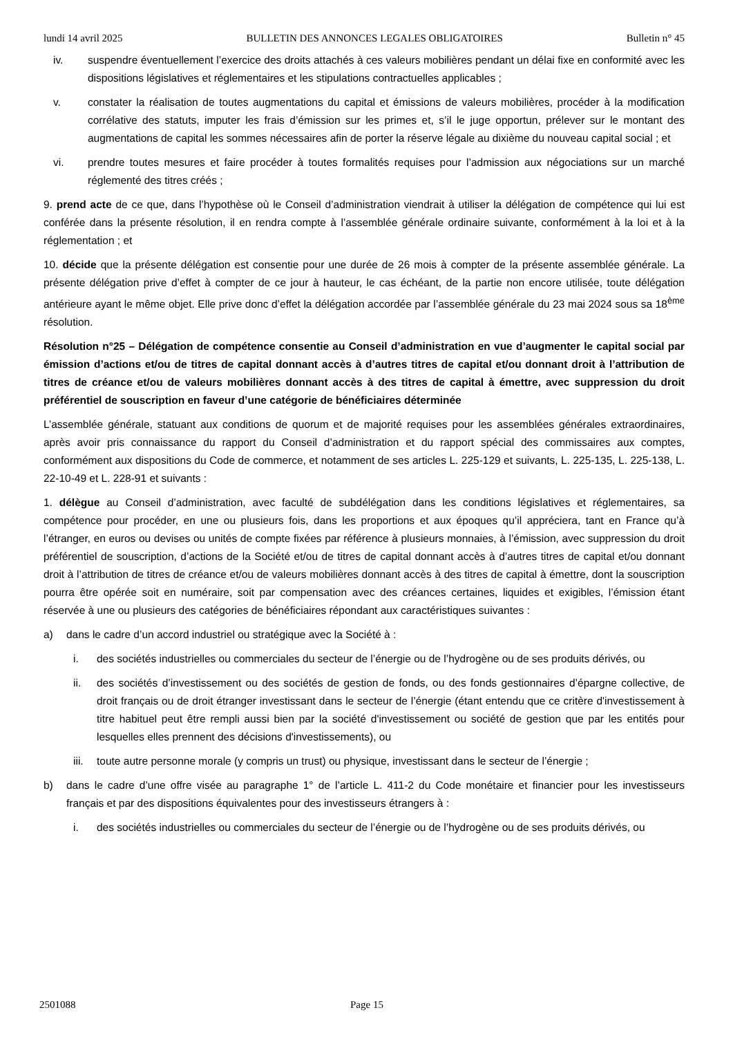lundi 14 avril 2025 BULLETIN DES ANNONCES LEGALES OBLIGATOIRES Bulletin n° 45
iv. suspendre éventuellement l’exercice des droits attachés à ces valeurs mobilières pendant un délai fixe en conformité avec les dispositions législatives et réglementaires et les stipulations contractuelles applicables ;
v. constater la réalisation de toutes augmentations du capital et émissions de valeurs mobilières, procéder à la modification corrélative des statuts, imputer les frais d’émission sur les primes et, s’il le juge opportun, prélever sur le montant des augmentations de capital les sommes nécessaires afin de porter la réserve légale au dixième du nouveau capital social ; et
vi. prendre toutes mesures et faire procéder à toutes formalités requises pour l’admission aux négociations sur un marché réglementé des titres créés ;
9. prend acte de ce que, dans l’hypothèse où le Conseil d’administration viendrait à utiliser la délégation de compétence qui lui est conférée dans la présente résolution, il en rendra compte à l’assemblée générale ordinaire suivante, conformément à la loi et à la réglementation ; et
10. décide que la présente délégation est consentie pour une durée de 26 mois à compter de la présente assemblée générale. La présente délégation prive d’effet à compter de ce jour à hauteur, le cas échéant, de la partie non encore utilisée, toute délégation antérieure ayant le même objet. Elle prive donc d’effet la délégation accordée par l’assemblée générale du 23 mai 2024 sous sa 18<sup>ème</sup> résolution.
Résolution n°25 – Délégation de compétence consentie au Conseil d’administration en vue d’augmenter le capital social par émission d’actions et/ou de titres de capital donnant accès à d’autres titres de capital et/ou donnant droit à l’attribution de titres de créance et/ou de valeurs mobilières donnant accès à des titres de capital à émettre, avec suppression du droit préférentiel de souscription en faveur d’une catégorie de bénéficiaires déterminée
L’assemblée générale, statuant aux conditions de quorum et de majorité requises pour les assemblées générales extraordinaires, après avoir pris connaissance du rapport du Conseil d’administration et du rapport spécial des commissaires aux comptes, conformément aux dispositions du Code de commerce, et notamment de ses articles L. 225-129 et suivants, L. 225-135, L. 225-138, L. 22-10-49 et L. 228-91 et suivants :
1. délègue au Conseil d’administration, avec faculté de subdélégation dans les conditions législatives et réglementaires, sa compétence pour procéder, en une ou plusieurs fois, dans les proportions et aux époques qu’il appréciera, tant en France qu’à l’étranger, en euros ou devises ou unités de compte fixées par référence à plusieurs monnaies, à l’émission, avec suppression du droit préférentiel de souscription, d’actions de la Société et/ou de titres de capital donnant accès à d’autres titres de capital et/ou donnant droit à l’attribution de titres de créance et/ou de valeurs mobilières donnant accès à des titres de capital à émettre, dont la souscription pourra être opérée soit en numéraire, soit par compensation avec des créances certaines, liquides et exigibles, l’émission étant réservée à une ou plusieurs des catégories de bénéficiaires répondant aux caractéristiques suivantes :
a) dans le cadre d’un accord industriel ou stratégique avec la Société à :
i. des sociétés industrielles ou commerciales du secteur de l’énergie ou de l’hydrogène ou de ses produits dérivés, ou
ii. des sociétés d’investissement ou des sociétés de gestion de fonds, ou des fonds gestionnaires d’épargne collective, de droit français ou de droit étranger investissant dans le secteur de l’énergie (étant entendu que ce critère d'investissement à titre habituel peut être rempli aussi bien par la société d'investissement ou société de gestion que par les entités pour lesquelles elles prennent des décisions d'investissements), ou
iii. toute autre personne morale (y compris un trust) ou physique, investissant dans le secteur de l’énergie ;
b) dans le cadre d’une offre visée au paragraphe 1° de l’article L. 411-2 du Code monétaire et financier pour les investisseurs français et par des dispositions équivalentes pour des investisseurs étrangers à :
i. des sociétés industrielles ou commerciales du secteur de l’énergie ou de l’hydrogène ou de ses produits dérivés, ou
2501088 Page 15